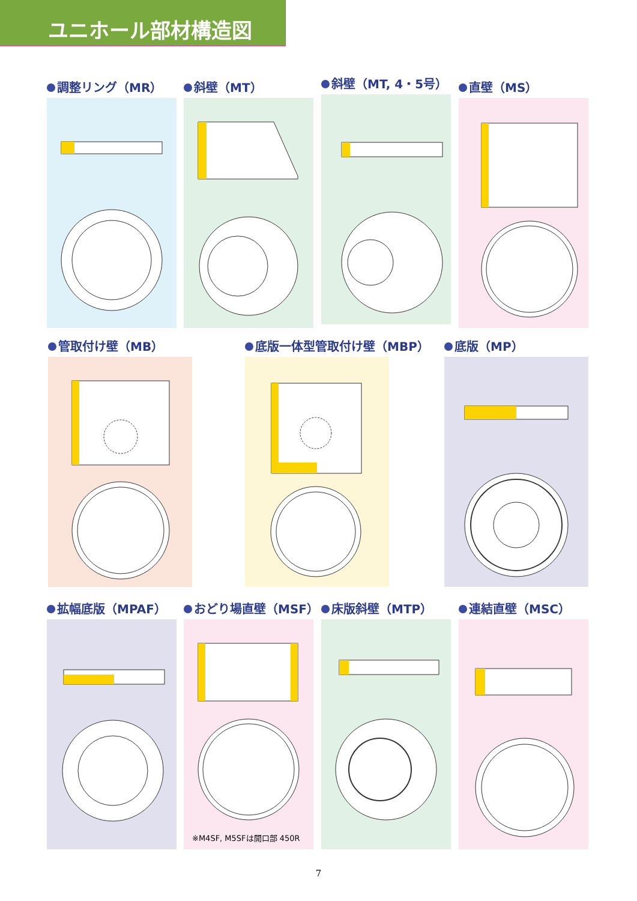ユニホール部材構造図
調整リング（MR） 斜壁（MT） 斜壁（MT, 4・5号） 直壁（MS）
管取付け壁（MB） 底版一体型管取付け壁（MBP） 底版（MP）
拡幅底版（MPAF）
おどり場直壁（MSF）
※M4SF, M5SFは開口部 450R
床版斜壁（MTP） 連結直壁（MSC）
7